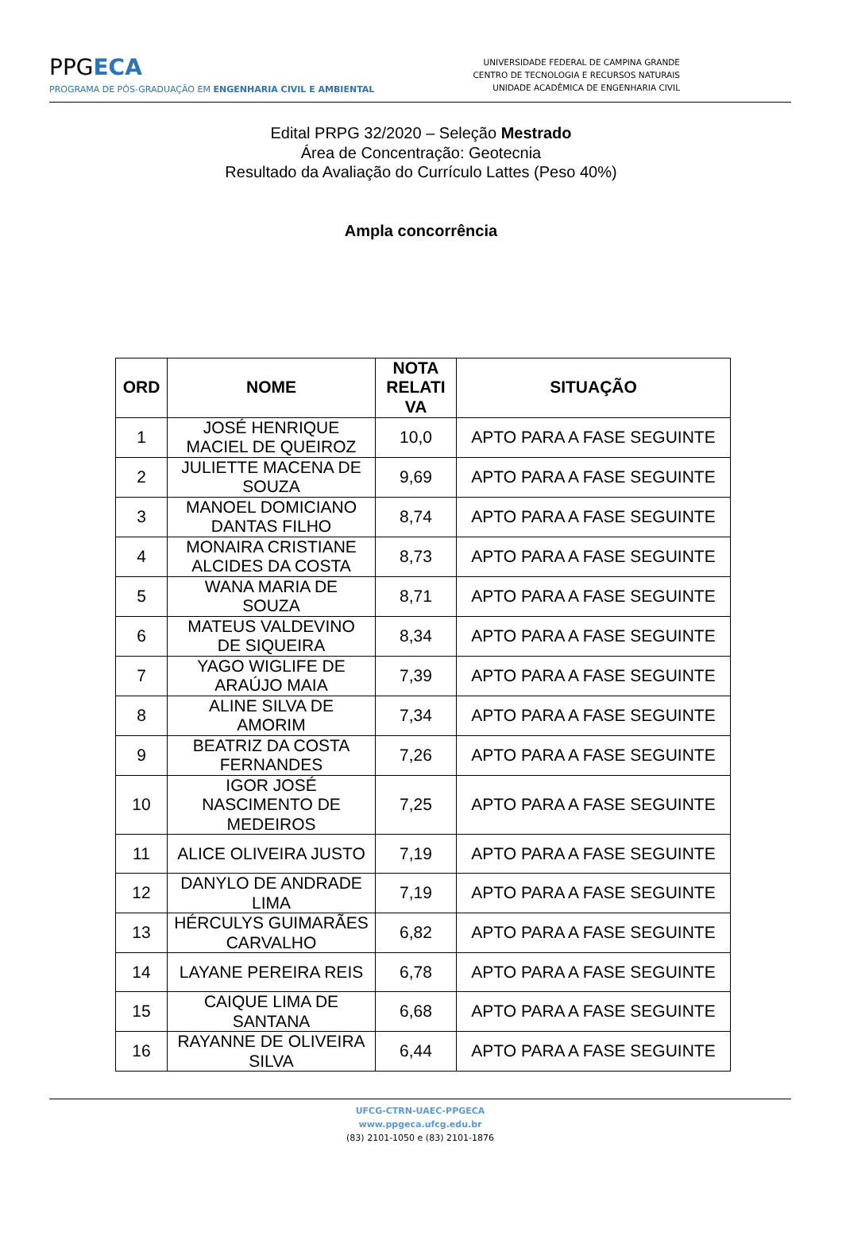PPGECA
PROGRAMA DE PÓS-GRADUAÇÃO EM ENGENHARIA CIVIL E AMBIENTAL
UNIVERSIDADE FEDERAL DE CAMPINA GRANDE
CENTRO DE TECNOLOGIA E RECURSOS NATURAIS
UNIDADE ACADÊMICA DE ENGENHARIA CIVIL
Edital PRPG 32/2020 – Seleção Mestrado
Área de Concentração: Geotecnia
Resultado da Avaliação do Currículo Lattes (Peso 40%)
Ampla concorrência
| ORD | NOME | NOTA RELATI VA | SITUAÇÃO |
| --- | --- | --- | --- |
| 1 | JOSÉ HENRIQUE MACIEL DE QUEIROZ | 10,0 | APTO PARA A FASE SEGUINTE |
| 2 | JULIETTE MACENA DE SOUZA | 9,69 | APTO PARA A FASE SEGUINTE |
| 3 | MANOEL DOMICIANO DANTAS FILHO | 8,74 | APTO PARA A FASE SEGUINTE |
| 4 | MONAIRA CRISTIANE ALCIDES DA COSTA | 8,73 | APTO PARA A FASE SEGUINTE |
| 5 | WANA MARIA DE SOUZA | 8,71 | APTO PARA A FASE SEGUINTE |
| 6 | MATEUS VALDEVINO DE SIQUEIRA | 8,34 | APTO PARA A FASE SEGUINTE |
| 7 | YAGO WIGLIFE DE ARAÚJO MAIA | 7,39 | APTO PARA A FASE SEGUINTE |
| 8 | ALINE SILVA DE AMORIM | 7,34 | APTO PARA A FASE SEGUINTE |
| 9 | BEATRIZ DA COSTA FERNANDES | 7,26 | APTO PARA A FASE SEGUINTE |
| 10 | IGOR JOSÉ NASCIMENTO DE MEDEIROS | 7,25 | APTO PARA A FASE SEGUINTE |
| 11 | ALICE OLIVEIRA JUSTO | 7,19 | APTO PARA A FASE SEGUINTE |
| 12 | DANYLO DE ANDRADE LIMA | 7,19 | APTO PARA A FASE SEGUINTE |
| 13 | HÉRCULYS GUIMARÃES CARVALHO | 6,82 | APTO PARA A FASE SEGUINTE |
| 14 | LAYANE PEREIRA REIS | 6,78 | APTO PARA A FASE SEGUINTE |
| 15 | CAIQUE LIMA DE SANTANA | 6,68 | APTO PARA A FASE SEGUINTE |
| 16 | RAYANNE DE OLIVEIRA SILVA | 6,44 | APTO PARA A FASE SEGUINTE |
UFCG-CTRN-UAEC-PPGECA
www.ppgeca.ufcg.edu.br
(83) 2101-1050 e (83) 2101-1876